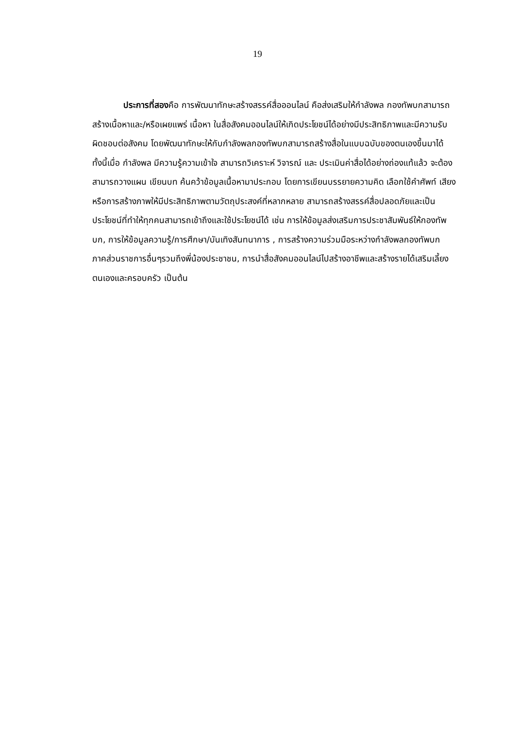19
ประการที่สองคือ การพัฒนาทักษะสร้างสรรค์สื่อออนไลน์ คือส่งเสริมให้กำลังพล กองทัพบกสามารถสร้างเนื้อหาและ/หรือเผยแพร่ เนื้อหา ในสื่อสังคมออนไลน์ให้เกิดประโยชน์ได้อย่างมีประสิทธิภาพและมีความรับผิดชอบต่อสังคม โดยพัฒนาทักษะให้กับกำลังพลกองทัพบกสามารถสร้างสื่อในแบบฉบับของตนเองขึ้นมาได้ ทั้งนี้เมื่อ กำลังพล มีความรู้ความเข้าใจ สามารถวิเคราะห์ วิจารณ์ และ ประเมินค่าสื่อได้อย่างถ่องแท้แล้ว จะต้อง สามารถวางแผน เขียนบท ค้นคว้าข้อมูลเนื้อหามาประกอบ โดยการเขียนบรรยายความคิด เลือกใช้คำศัพท์ เสียงหรือการสร้างภาพให้มีประสิทธิภาพตามวัตถุประสงค์ที่หลากหลาย สามารถสร้างสรรค์สื่อปลอดภัยและเป็นประโยชน์ที่ทำให้ทุกคนสามารถเข้าถึงและใช้ประโยชน์ได้ เช่น การให้ข้อมูลส่งเสริมการประชาสัมพันธ์ให้กองทัพบก, การให้ข้อมูลความรู้/การศึกษา/บันเทิงสันทนาการ , การสร้างความร่วมมือระหว่างกำลังพลกองทัพบก ภาคส่วนราชการอื่นๆรวมถึงพี่น้องประชาชน, การนำสื่อสังคมออนไลน์ไปสร้างอาชีพและสร้างรายได้เสริมเลี้ยงตนเองและครอบครัว เป็นต้น